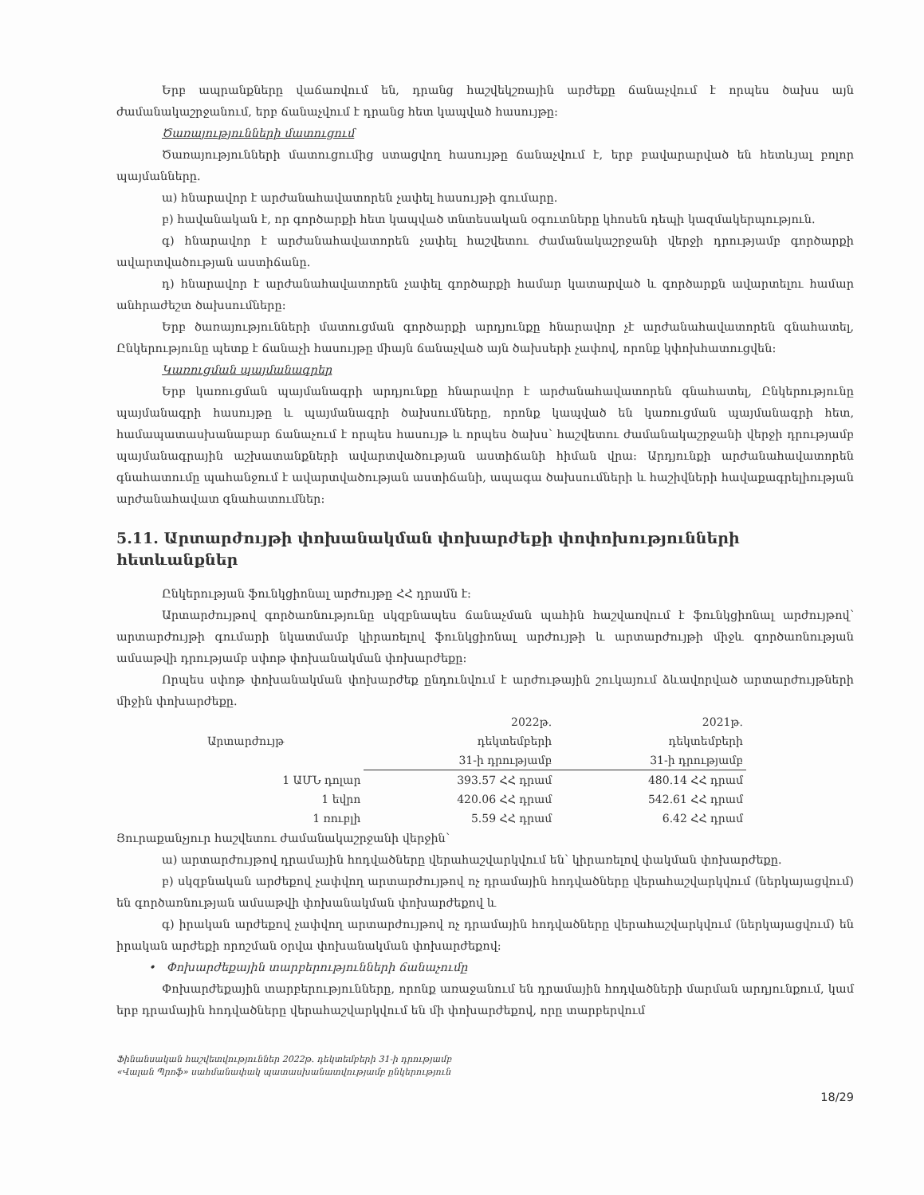Երբ ապրանքները վաճառվում են, դրանց հաշվեկշռային արժեքը ճանաչվում է որպես ծախս այն ժամանակաշրջանում, երբ ճանաչվում է դրանց հետ կապված հասույթը:
Ծառայությունների մատուցում
Ծառայությունների մատուցումից ստացվող հասույթը ճանաչվում է, երբ բավարարված են հետևյալ բոլոր պայմանները.
ա) հնարավոր է արժանահավատորեն չափել հասույթի գումարը.
բ) հավանական է, որ գործարքի հետ կապված տնտեսական օգուտները կհոսեն դեպի կազմակերպություն.
գ) հնարավոր է արժանահավատորեն չափել հաշվետու ժամանակաշրջանի վերջի դրությամբ գործարքի ավարտվածության աստիճանը.
դ) հնարավոր է արժանահավատորեն չափել գործարքի համար կատարված և գործարքն ավարտելու համար անհրաժեշտ ծախսումները:
Երբ ծառայությունների մատուցման գործարքի արդյունքը հնարավոր չէ արժանահավատորեն գնահատել, Ընկերությունը պետք է ճանաչի հասույթը միայն ճանաչված այն ծախսերի չափով, որոնք կփոխհատուցվեն:
Կառուցման պայմանագրեր
Երբ կառուցման պայմանագրի արդյունքը հնարավոր է արժանահավատորեն գնահատել, Ընկերությունը պայմանագրի հասույթը և պայմանագրի ծախսումները, որոնք կապված են կառուցման պայմանագրի հետ, համապատասխանաբար ճանաչում է որպես հասույթ և որպես ծախս՝ հաշվետու ժամանակաշրջանի վերջի դրությամբ պայմանագրային աշխատանքների ավարտվածության աստիճանի հիման վրա: Արդյունքի արժանահավատորեն գնահատումը պահանջում է ավարտվածության աստիճանի, ապագա ծախսումների և հաշիվների հավաքագրելիության արժանահավատ գնահատումներ:
5.11. Արտարժույթի փոխանակման փոխարժեքի փոփոխությունների հետևանքներ
Ընկերության ֆունկցիոնալ արժույթը ՀՀ դրամն է:
Արտարժույթով գործառնությունը սկզբնապես ճանաչման պահին հաշվառվում է ֆունկցիոնալ արժույթով՝ արտարժույթի գումարի նկատմամբ կիրառելով ֆունկցիոնալ արժույթի և արտարժույթի միջև գործառնության ամսաթվի դրությամբ սփոթ փոխանակման փոխարժեքը:
Որպես սփոթ փոխանակման փոխարժեք ընդունվում է արժութային շուկայում ձևավորված արտարժույթների միջին փոխարժեքը.
| Արտարժույթ | 2022թ. դեկտեմբերի 31-ի դրությամբ | 2021թ. դեկտեմբերի 31-ի դրությամբ |
| --- | --- | --- |
| 1 ԱՄՆ դոլար | 393.57 ՀՀ դրամ | 480.14 ՀՀ դրամ |
| 1 եվրո | 420.06 ՀՀ դրամ | 542.61 ՀՀ դրամ |
| 1 ռուբլի | 5.59 ՀՀ դրամ | 6.42 ՀՀ դրամ |
Յուրաքանչյուր հաշվետու ժամանակաշրջանի վերջին՝
ա) արտարժույթով դրամային հոդվածները վերահաշվարկվում են՝ կիրառելով փակման փոխարժեքը.
բ) սկզբնական արժեքով չափվող արտարժույթով ոչ դրամային հոդվածները վերահաշվարկվում (ներկայացվում) են գործառնության ամսաթվի փոխանակման փոխարժեքով և
գ) իրական արժեքով չափվող արտարժույթով ոչ դրամային հոդվածները վերահաշվարկվում (ներկայացվում) են իրական արժեքի որոշման օրվա փոխանակման փոխարժեքով:
• Փոխարժեքային տարբերությունների ճանաչումը
Փոխարժեքային տարբերությունները, որոնք առաջանում են դրամային հոդվածների մարման արդյունքում, կամ երբ դրամային հոդվածները վերահաշվարկվում են մի փոխարժեքով, որը տարբերվում
Ֆինանսական հաշվետվություններ 2022թ. դեկտեմբերի 31-ի դրությամբ
«Վալան Պրոֆ» սահմանափակ պատասխանատվությամբ ընկերություն
18/29